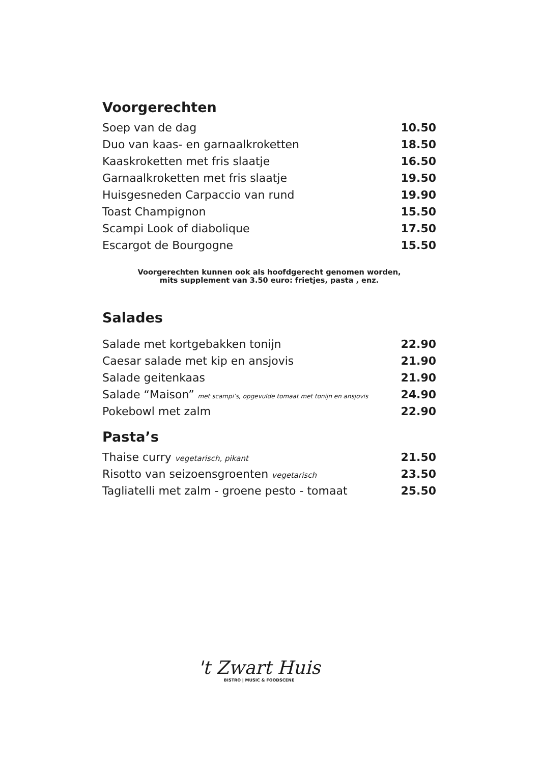Voorgerechten
| Soep van de dag | 10.50 |
| Duo van kaas- en garnaalkroketten | 18.50 |
| Kaaskroketten met fris slaatje | 16.50 |
| Garnaalkroketten met fris slaatje | 19.50 |
| Huisgesneden Carpaccio van rund | 19.90 |
| Toast Champignon | 15.50 |
| Scampi Look of diabolique | 17.50 |
| Escargot de Bourgogne | 15.50 |
Voorgerechten kunnen ook als hoofdgerecht genomen worden,
mits supplement van 3.50 euro: frietjes, pasta , enz.
Salades
| Salade met kortgebakken tonijn | 22.90 |
| Caesar salade met kip en ansjovis | 21.90 |
| Salade geitenkaas | 21.90 |
| Salade “Maison” met scampi’s, opgevulde tomaat met tonijn en ansjovis | 24.90 |
| Pokebowl met zalm | 22.90 |
Pasta’s
| Thaise curry vegetarisch, pikant | 21.50 |
| Risotto van seizoensgroenten vegetarisch | 23.50 |
| Tagliatelli met zalm - groene pesto - tomaat | 25.50 |
't Zwart Huis
BISTRO | MUSIC & FOODSCENE